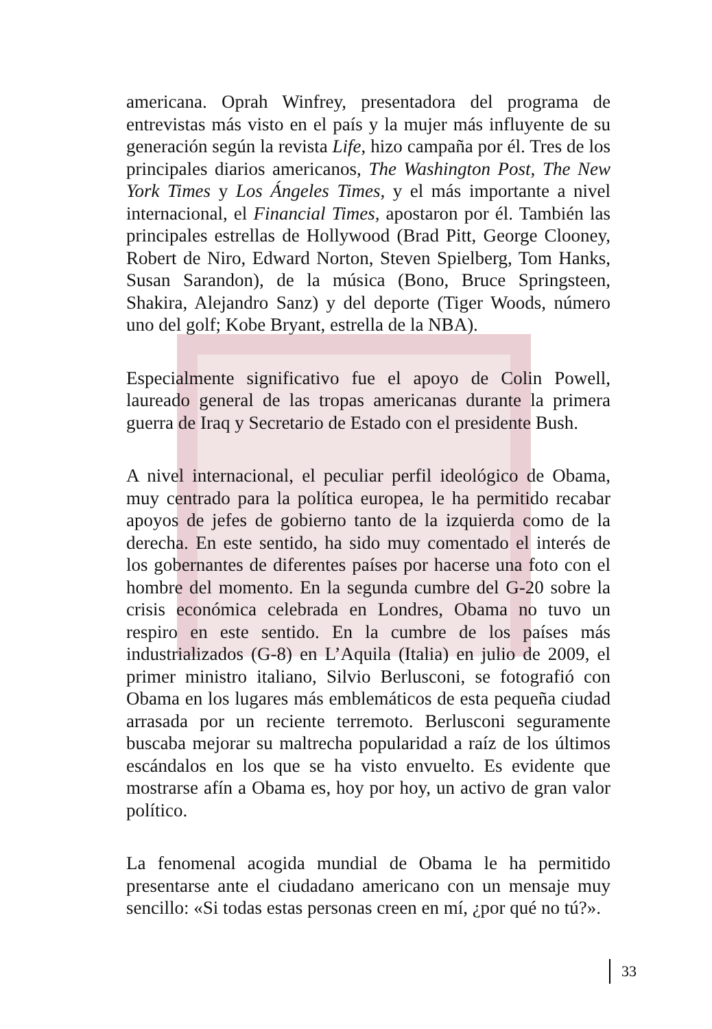americana. Oprah Winfrey, presentadora del programa de entrevistas más visto en el país y la mujer más influyente de su generación según la revista Life, hizo campaña por él. Tres de los principales diarios americanos, The Washington Post, The New York Times y Los Ángeles Times, y el más importante a nivel internacional, el Financial Times, apostaron por él. También las principales estrellas de Hollywood (Brad Pitt, George Clooney, Robert de Niro, Edward Norton, Steven Spielberg, Tom Hanks, Susan Sarandon), de la música (Bono, Bruce Springsteen, Shakira, Alejandro Sanz) y del deporte (Tiger Woods, número uno del golf; Kobe Bryant, estrella de la NBA).
Especialmente significativo fue el apoyo de Colin Powell, laureado general de las tropas americanas durante la primera guerra de Iraq y Secretario de Estado con el presidente Bush.
A nivel internacional, el peculiar perfil ideológico de Obama, muy centrado para la política europea, le ha permitido recabar apoyos de jefes de gobierno tanto de la izquierda como de la derecha. En este sentido, ha sido muy comentado el interés de los gobernantes de diferentes países por hacerse una foto con el hombre del momento. En la segunda cumbre del G-20 sobre la crisis económica celebrada en Londres, Obama no tuvo un respiro en este sentido. En la cumbre de los países más industrializados (G-8) en L’Aquila (Italia) en julio de 2009, el primer ministro italiano, Silvio Berlusconi, se fotografió con Obama en los lugares más emblemáticos de esta pequeña ciudad arrasada por un reciente terremoto. Berlusconi seguramente buscaba mejorar su maltrecha popularidad a raíz de los últimos escándalos en los que se ha visto envuelto. Es evidente que mostrarse afín a Obama es, hoy por hoy, un activo de gran valor político.
La fenomenal acogida mundial de Obama le ha permitido presentarse ante el ciudadano americano con un mensaje muy sencillo: «Si todas estas personas creen en mí, ¿por qué no tú?».
33